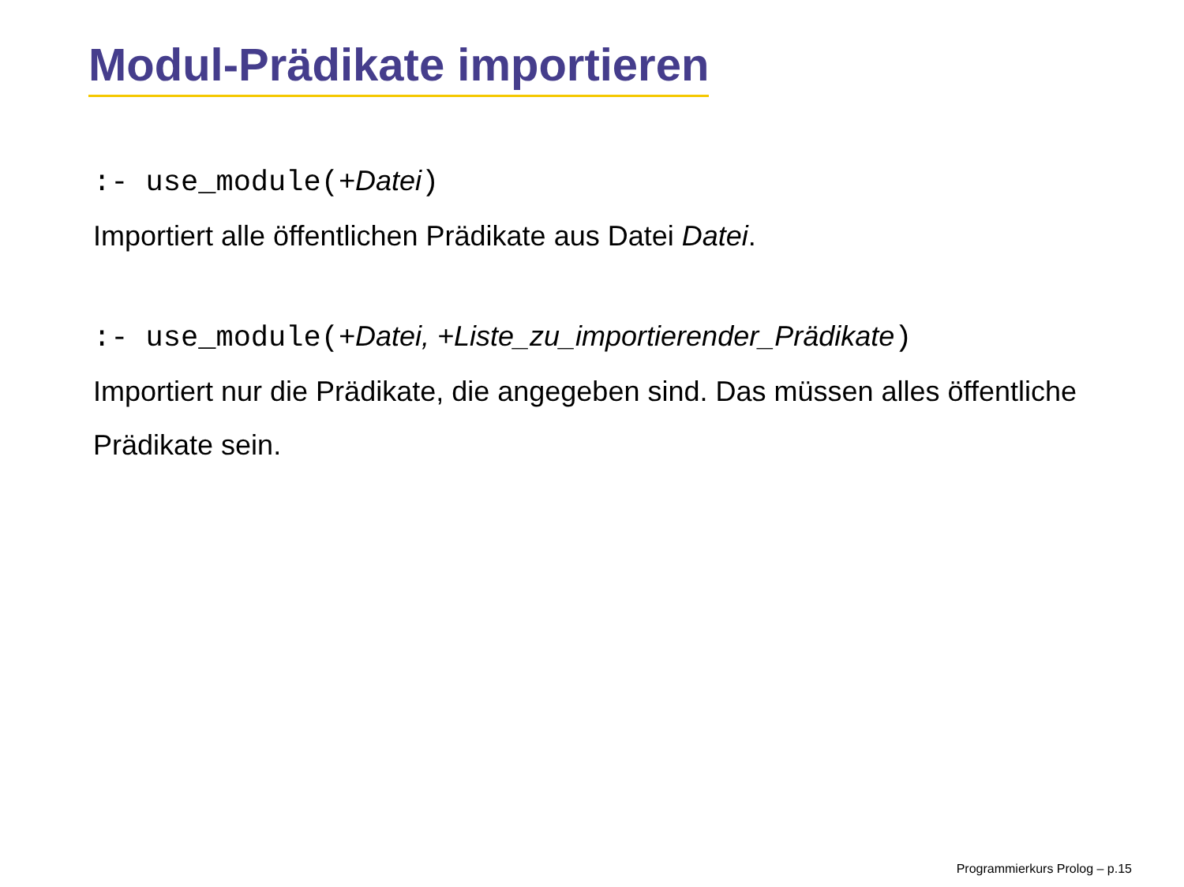Modul-Prädikate importieren
:- use_module(+Datei)
Importiert alle öffentlichen Prädikate aus Datei Datei.
:- use_module(+Datei, +Liste_zu_importierender_Prädikate)
Importiert nur die Prädikate, die angegeben sind. Das müssen alles öffentliche Prädikate sein.
Programmierkurs Prolog – p.15